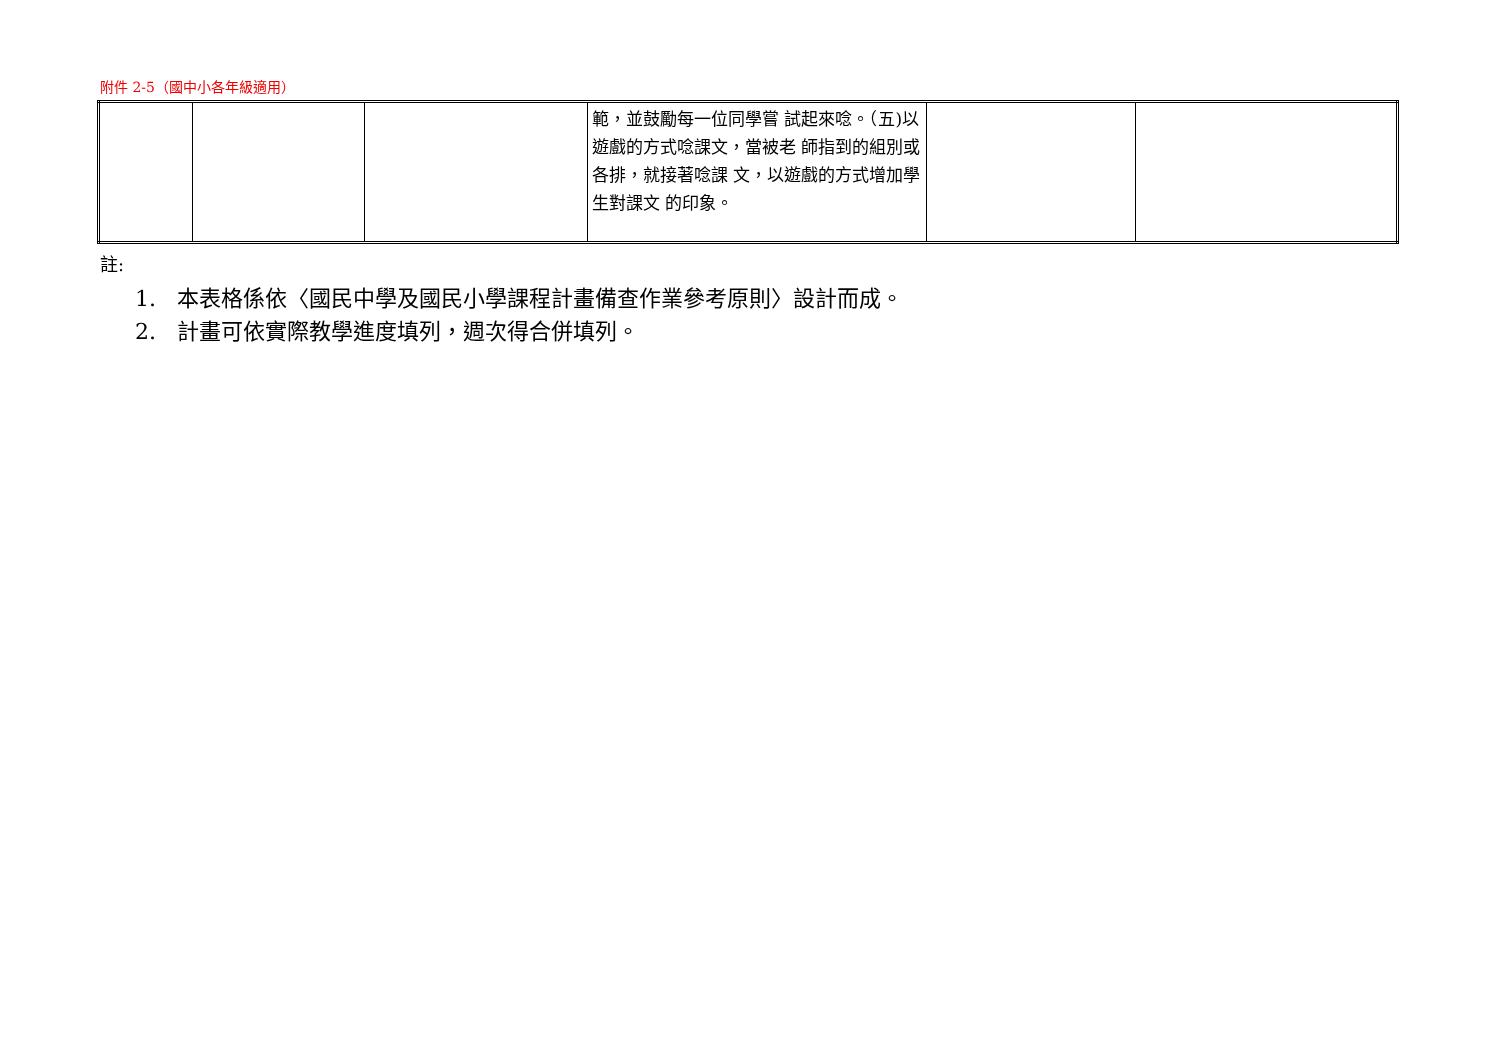附件 2-5（國中小各年級適用）
| | | | 範，並鼓勵每一位同學嘗 試起來唸。（五)以遊戲的方式唸課文，當被老 師指到的組別或各排，就接著唸課 文，以遊戲的方式增加學生對課文 的印象。 | | |
註:
1. 本表格係依〈國民中學及國民小學課程計畫備查作業參考原則〉設計而成。
2. 計畫可依實際教學進度填列，週次得合併填列。